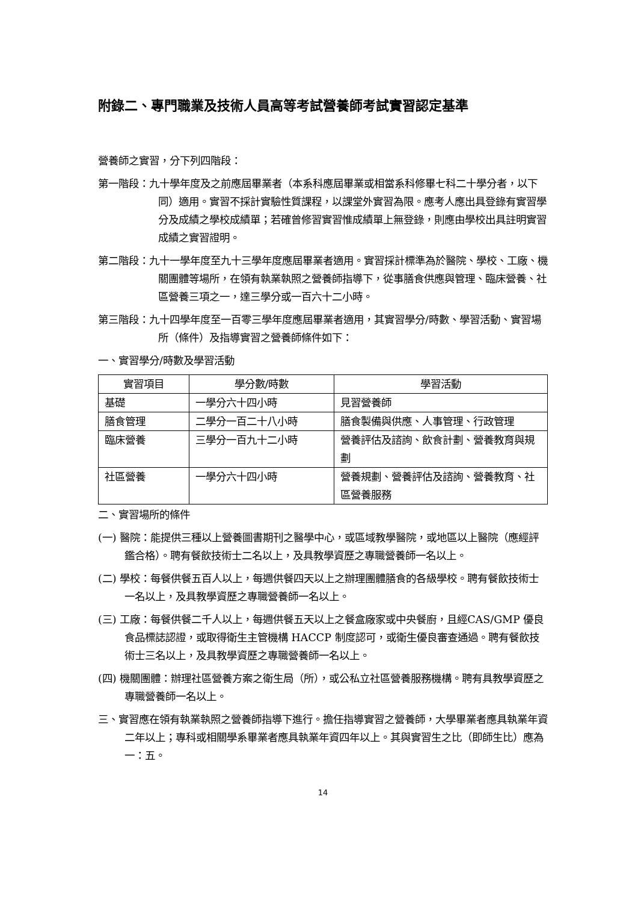附錄二、專門職業及技術人員高等考試營養師考試實習認定基準
營養師之實習，分下列四階段：
第一階段：九十學年度及之前應屆畢業者（本系科應屆畢業或相當系科修畢七科二十學分者，以下同）適用。實習不採計實驗性質課程，以課堂外實習為限。應考人應出具登錄有實習學分及成績之學校成績單；若確曾修習實習惟成績單上無登錄，則應由學校出具註明實習成績之實習證明。
第二階段：九十一學年度至九十三學年度應屆畢業者適用。實習採計標準為於醫院、學校、工廠、機關團體等場所，在領有執業執照之營養師指導下，從事膳食供應與管理、臨床營養、社區營養三項之一，達三學分或一百六十二小時。
第三階段：九十四學年度至一百零三學年度應屆畢業者適用，其實習學分/時數、學習活動、實習場所（條件）及指導實習之營養師條件如下：
一、實習學分/時數及學習活動
| 實習項目 | 學分數/時數 | 學習活動 |
| --- | --- | --- |
| 基礎 | 一學分六十四小時 | 見習營養師 |
| 膳食管理 | 二學分一百二十八小時 | 膳食製備與供應、人事管理、行政管理 |
| 臨床營養 | 三學分一百九十二小時 | 營養評估及諮詢、飲食計劃、營養教育與規劃 |
| 社區營養 | 一學分六十四小時 | 營養規劃、營養評估及諮詢、營養教育、社區營養服務 |
二、實習場所的條件
(一) 醫院：能提供三種以上營養圖書期刊之醫學中心，或區域教學醫院，或地區以上醫院（應經評鑑合格）。聘有餐飲技術士二名以上，及具教學資歷之專職營養師一名以上。
(二) 學校：每餐供餐五百人以上，每週供餐四天以上之辦理團體膳食的各級學校。聘有餐飲技術士一名以上，及具教學資歷之專職營養師一名以上。
(三) 工廠：每餐供餐二千人以上，每週供餐五天以上之餐盒廠家或中央餐廚，且經CAS/GMP 優良食品標誌認證，或取得衛生主管機構 HACCP 制度認可，或衛生優良審查通過。聘有餐飲技術士三名以上，及具教學資歷之專職營養師一名以上。
(四) 機關團體：辦理社區營養方案之衛生局（所），或公私立社區營養服務機構。聘有具教學資歷之專職營養師一名以上。
三、實習應在領有執業執照之營養師指導下進行。擔任指導實習之營養師，大學畢業者應具執業年資二年以上；專科或相關學系畢業者應具執業年資四年以上。其與實習生之比（即師生比）應為一：五。
14